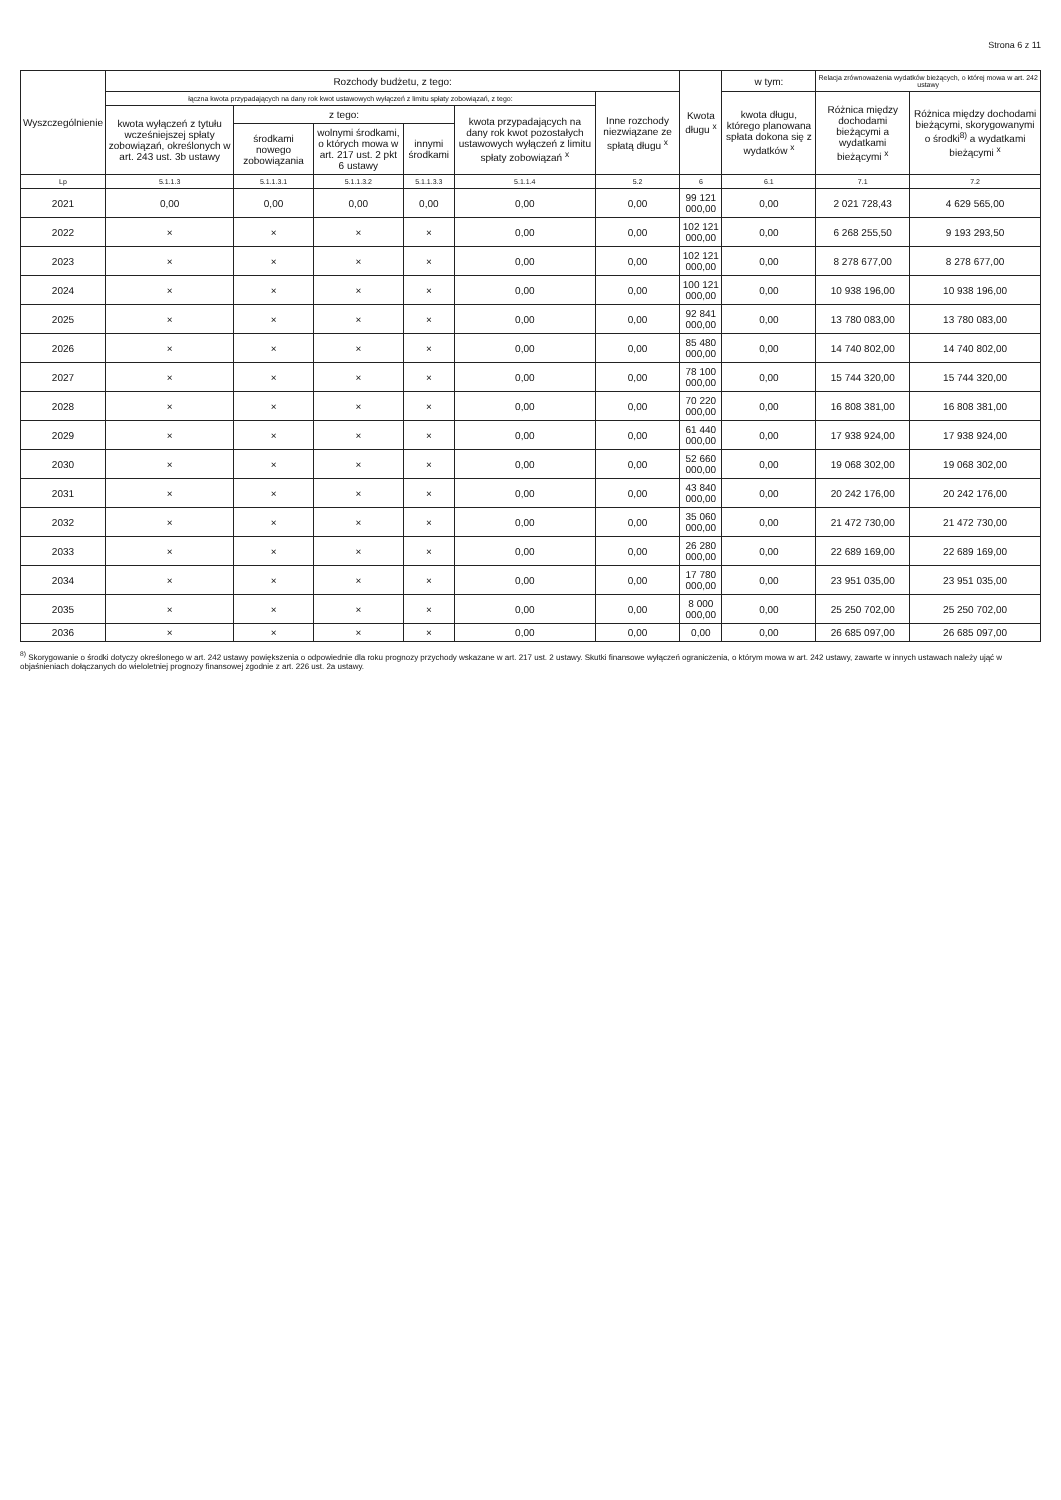Strona 6 z 11
| Wyszczególnienie | Rozchody budżetu, z tego: | | | | | | Kwota długu <sup>x</sup> | w tym: | Relacja zrównoważenia wydatków bieżących, o której mowa w art. 242 ustawy | |
| --- | --- | --- | --- | --- | --- | --- | --- | --- | --- | --- |
| | łączna kwota przypadających na dany rok kwot ustawowych wyłączeń z limitu spłaty zobowiązań, z tego: | | | | | Inne rozchody niezwiązane ze spłatą długu <sup>x</sup> | | kwota długu, którego planowana spłata dokona się z wydatków <sup>x</sup> | Różnica między dochodami bieżącymi a wydatkami bieżącymi <sup>x</sup> | Różnica między dochodami bieżącymi, skorygowanymi o środki<sup>8)</sup> a wydatkami bieżącymi <sup>x</sup> |
| | kwota wyłączeń z tytułu wcześniejszej spłaty zobowiązań, określonych w art. 243 ust. 3b ustawy | z tego: | | | kwota przypadających na dany rok kwot pozostałych ustawowych wyłączeń z limitu spłaty zobowiązań <sup>x</sup> | | | | | |
| | | środkami nowego zobowiązania | wolnymi środkami, o których mowa w art. 217 ust. 2 pkt 6 ustawy | innymi środkami | | | | | | |
| Lp | 5.1.1.3 | 5.1.1.3.1 | 5.1.1.3.2 | 5.1.1.3.3 | 5.1.1.4 | 5.2 | 6 | 6.1 | 7.1 | 7.2 |
| 2021 | 0,00 | 0,00 | 0,00 | 0,00 | 0,00 | 0,00 | 99 121 000,00 | 0,00 | 2 021 728,43 | 4 629 565,00 |
| 2022 | × | × | × | × | 0,00 | 0,00 | 102 121 000,00 | 0,00 | 6 268 255,50 | 9 193 293,50 |
| 2023 | × | × | × | × | 0,00 | 0,00 | 102 121 000,00 | 0,00 | 8 278 677,00 | 8 278 677,00 |
| 2024 | × | × | × | × | 0,00 | 0,00 | 100 121 000,00 | 0,00 | 10 938 196,00 | 10 938 196,00 |
| 2025 | × | × | × | × | 0,00 | 0,00 | 92 841 000,00 | 0,00 | 13 780 083,00 | 13 780 083,00 |
| 2026 | × | × | × | × | 0,00 | 0,00 | 85 480 000,00 | 0,00 | 14 740 802,00 | 14 740 802,00 |
| 2027 | × | × | × | × | 0,00 | 0,00 | 78 100 000,00 | 0,00 | 15 744 320,00 | 15 744 320,00 |
| 2028 | × | × | × | × | 0,00 | 0,00 | 70 220 000,00 | 0,00 | 16 808 381,00 | 16 808 381,00 |
| 2029 | × | × | × | × | 0,00 | 0,00 | 61 440 000,00 | 0,00 | 17 938 924,00 | 17 938 924,00 |
| 2030 | × | × | × | × | 0,00 | 0,00 | 52 660 000,00 | 0,00 | 19 068 302,00 | 19 068 302,00 |
| 2031 | × | × | × | × | 0,00 | 0,00 | 43 840 000,00 | 0,00 | 20 242 176,00 | 20 242 176,00 |
| 2032 | × | × | × | × | 0,00 | 0,00 | 35 060 000,00 | 0,00 | 21 472 730,00 | 21 472 730,00 |
| 2033 | × | × | × | × | 0,00 | 0,00 | 26 280 000,00 | 0,00 | 22 689 169,00 | 22 689 169,00 |
| 2034 | × | × | × | × | 0,00 | 0,00 | 17 780 000,00 | 0,00 | 23 951 035,00 | 23 951 035,00 |
| 2035 | × | × | × | × | 0,00 | 0,00 | 8 000 000,00 | 0,00 | 25 250 702,00 | 25 250 702,00 |
| 2036 | × | × | × | × | 0,00 | 0,00 | 0,00 | 0,00 | 26 685 097,00 | 26 685 097,00 |
<sup>8)</sup> Skorygowanie o środki dotyczy określonego w art. 242 ustawy powiększenia o odpowiednie dla roku prognozy przychody wskazane w art. 217 ust. 2 ustawy. Skutki finansowe wyłączeń ograniczenia, o którym mowa w art. 242 ustawy, zawarte w innych ustawach należy ująć w objaśnieniach dołączanych do wieloletniej prognozy finansowej zgodnie z art. 226 ust. 2a ustawy.